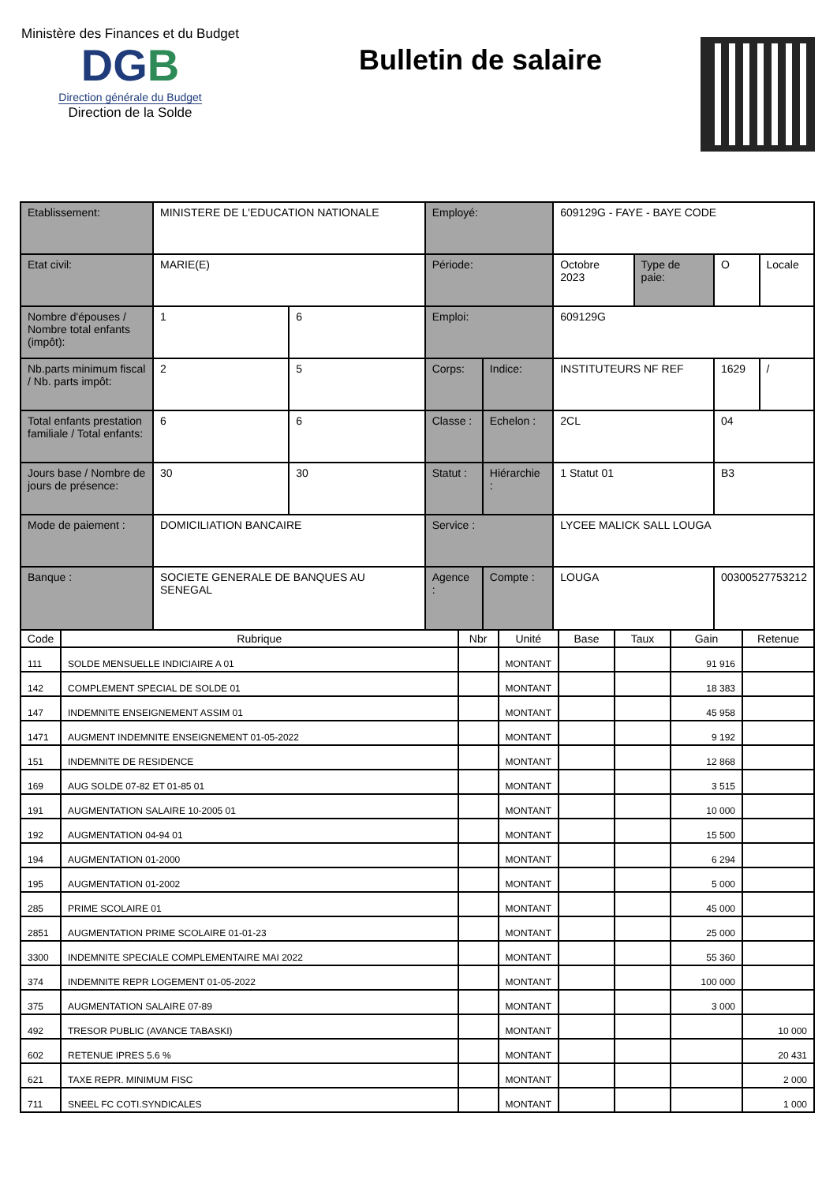Ministère des Finances et du Budget
DGB
Direction générale du Budget
Direction de la Solde
Bulletin de salaire
| Etablissement: | MINISTERE DE L'EDUCATION NATIONALE | | Employé: | | 609129G - FAYE - BAYE CODE | | | |
| Etat civil: | MARIE(E) | | Période: | | Octobre 2023 | Type de paie: | O | Locale |
| Nombre d'épouses / Nombre total enfants (impôt): | 1 | 6 | Emploi: | | 609129G | | | |
| Nb.parts minimum fiscal / Nb. parts impôt: | 2 | 5 | Corps: | Indice: | INSTITUTEURS NF REF | | 1629 | / |
| Total enfants prestation familiale / Total enfants: | 6 | 6 | Classe : | Echelon : | 2CL | | 04 | |
| Jours base / Nombre de jours de présence: | 30 | 30 | Statut : | Hiérarchie : | 1 Statut 01 | | B3 | |
| Mode de paiement : | DOMICILIATION BANCAIRE | | Service : | | LYCEE MALICK SALL LOUGA | | | |
| Banque : | SOCIETE GENERALE DE BANQUES AU SENEGAL | | Agence : | Compte : | LOUGA | | 00300527753212 | |
| Code | Rubrique | Nbr | Unité | Base | Taux | Gain | Retenue |
| --- | --- | --- | --- | --- | --- | --- | --- |
| 111 | SOLDE MENSUELLE INDICIAIRE A 01 | | MONTANT | | | 91 916 | |
| 142 | COMPLEMENT SPECIAL DE SOLDE 01 | | MONTANT | | | 18 383 | |
| 147 | INDEMNITE ENSEIGNEMENT ASSIM 01 | | MONTANT | | | 45 958 | |
| 1471 | AUGMENT INDEMNITE ENSEIGNEMENT 01-05-2022 | | MONTANT | | | 9 192 | |
| 151 | INDEMNITE DE RESIDENCE | | MONTANT | | | 12 868 | |
| 169 | AUG SOLDE 07-82 ET 01-85 01 | | MONTANT | | | 3 515 | |
| 191 | AUGMENTATION SALAIRE 10-2005 01 | | MONTANT | | | 10 000 | |
| 192 | AUGMENTATION 04-94 01 | | MONTANT | | | 15 500 | |
| 194 | AUGMENTATION 01-2000 | | MONTANT | | | 6 294 | |
| 195 | AUGMENTATION 01-2002 | | MONTANT | | | 5 000 | |
| 285 | PRIME SCOLAIRE 01 | | MONTANT | | | 45 000 | |
| 2851 | AUGMENTATION PRIME SCOLAIRE 01-01-23 | | MONTANT | | | 25 000 | |
| 3300 | INDEMNITE SPECIALE COMPLEMENTAIRE MAI 2022 | | MONTANT | | | 55 360 | |
| 374 | INDEMNITE REPR LOGEMENT 01-05-2022 | | MONTANT | | | 100 000 | |
| 375 | AUGMENTATION SALAIRE 07-89 | | MONTANT | | | 3 000 | |
| 492 | TRESOR PUBLIC (AVANCE TABASKI) | | MONTANT | | | | 10 000 |
| 602 | RETENUE IPRES 5.6 % | | MONTANT | | | | 20 431 |
| 621 | TAXE REPR. MINIMUM FISC | | MONTANT | | | | 2 000 |
| 711 | SNEEL FC COTI.SYNDICALES | | MONTANT | | | | 1 000 |